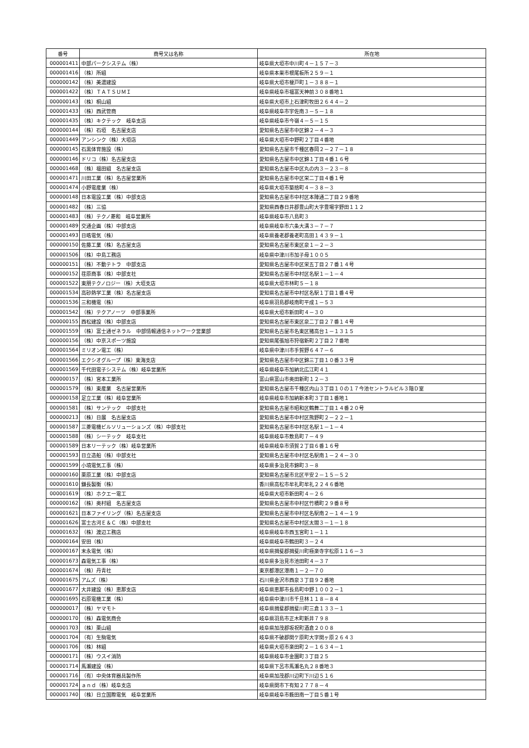| 番号 | 商号又は名称 | 所在地 |
| --- | --- | --- |
| 000001411 | 中部パークシステム（株） | 岐阜県大垣市中川町４－１５７－３ |
| 000001416 | （株）所組 | 岐阜県本巣市根尾板所２５９－１ |
| 000000142 | （株）美濃建設 | 岐阜県大垣市榎戸町１－３８８－１ |
| 000001422 | （株）ＴＡＴＳＵＭＩ | 岐阜県岐阜市福富天神前３０８番地１ |
| 000000143 | （株）桐山組 | 岐阜県大垣市上石津町牧田２６４４－２ |
| 000001433 | （株）西武管商 | 岐阜県岐阜市宇佐南３－５－１８ |
| 000001435 | （株）キクテック 岐阜支店 | 岐阜県岐阜市今嶺４－５－１５ |
| 000000144 | （株）石垣 名古屋支店 | 愛知県名古屋市中区錦２－４－３ |
| 000001449 | アンシンク（株）大垣店 | 岐阜県大垣市中野町２丁目４番地 |
| 000000145 | 石黒体育施設（株） | 愛知県名古屋市千種区春岡２－２７－１８ |
| 000000146 | ドリコ（株）名古屋支店 | 愛知県名古屋市中区錦１丁目４番１６号 |
| 000001468 | （株）福田組 名古屋支店 | 愛知県名古屋市中区丸の内３－２３－８ |
| 000001471 | 川田工業（株）名古屋営業所 | 愛知県名古屋市中区栄二丁目４番１号 |
| 000001474 | 小野電産業（株） | 岐阜県大垣市築捨町４－３８－３ |
| 000000148 | 日本電設工業（株）中部支店 | 愛知県名古屋市中村区本陣通二丁目２９番地 |
| 000001482 | （株）三協 | 愛知県西春日井郡豊山町大字豊場字野田１１２ |
| 000001483 | （株）テクノ菱和 岐阜営業所 | 岐阜県岐阜市八島町３ |
| 000001489 | 交通企画（株）中部支店 | 岐阜県岐阜市六条大溝３－７－７ |
| 000001493 | 日晧電気（株） | 岐阜県養老郡養老町高田１４３９－１ |
| 000000150 | 佐藤工業（株）名古屋支店 | 愛知県名古屋市東区泉１－２－３ |
| 000001506 | （株）中島工務店 | 岐阜県中津川市加子母１００５ |
| 000000151 | （株）不動テトラ 中部支店 | 愛知県名古屋市中区栄五丁目２７番１４号 |
| 000000152 | 荏原商事（株）中部支社 | 愛知県名古屋市中村区名駅１－１－４ |
| 000001522 | 東朋テクノロジー（株）大垣支店 | 岐阜県大垣市林町５－１８ |
| 000001534 | 高砂熱学工業（株）名古屋支店 | 愛知県名古屋市中村区名駅１丁目１番４号 |
| 000001536 | 三和機電（株） | 岐阜県羽島郡岐南町平成１－５３ |
| 000001542 | （株）テクアノーツ 中部事業所 | 岐阜県大垣市新田町４－３０ |
| 000000155 | 西松建設（株）中部支店 | 愛知県名古屋市東区泉二丁目２７番１４号 |
| 000001559 | （株）富士通ゼネラル 中部情報通信ネットワーク営業部 | 愛知県名古屋市名東区猪高台１－１３１５ |
| 000000156 | （株）中京スポーツ施設 | 愛知県尾張旭市狩宿新町２丁目２７番地 |
| 000001564 | ミリオン電工（株） | 岐阜県中津川市手賀野６４７－６ |
| 000001566 | エクシオグループ（株）東海支店 | 愛知県名古屋市中区錦三丁目１０番３３号 |
| 000001569 | 千代田電子システム（株）岐阜営業所 | 岐阜県岐阜市加納北広江町４１ |
| 000000157 | （株）宮本工業所 | 富山県富山市奥田新町１２－３ |
| 000001579 | （株）東産業 名古屋営業所 | 愛知県名古屋市千種区内山３丁目１０の１７今池セントラルビル３階Ｄ室 |
| 000000158 | 足立工業（株）岐阜営業所 | 岐阜県岐阜市加納新本町３丁目１番地１ |
| 000001581 | （株）サンテック 中部支社 | 愛知県名古屋市昭和区鶴舞二丁目１４番２０号 |
| 000000213 | （株）日展 名古屋支店 | 愛知県名古屋市中村区熊野町２－２２－１ |
| 000001587 | 三菱電機ビルソリューションズ（株）中部支社 | 愛知県名古屋市中村区名駅１－１－４ |
| 000001588 | （株）シーテック 岐阜支社 | 岐阜県岐阜市敷島町７－４９ |
| 000001589 | 日本リーテック（株）岐阜営業所 | 岐阜県岐阜市須賀２丁目６番１６号 |
| 000001593 | 日立造船（株）中部支社 | 愛知県名古屋市中村区名駅南１－２４－３０ |
| 000001599 | 小境電気工事（株） | 岐阜県多治見市錦町３－８ |
| 000000160 | 栗原工業（株）中部支店 | 愛知県名古屋市北区平安２－１５－５２ |
| 000001610 | 鎌長製衡（株） | 香川県高松市牟礼町牟礼２２４６番地 |
| 000001619 | （株）ホクエー電工 | 岐阜県大垣市新田町４－２６ |
| 000000162 | （株）奥村組 名古屋支店 | 愛知県名古屋市中村区竹橋町２９番８号 |
| 000001621 | 日本ファイリング（株）名古屋支店 | 愛知県名古屋市中村区名駅南２－１４－１９ |
| 000001626 | 富士古河Ｅ＆Ｃ（株）中部支社 | 愛知県名古屋市中村区太閤３－１－１８ |
| 000001632 | （株）渡辺工務店 | 岐阜県岐阜市西玉宮町１－１１ |
| 000000164 | 安田（株） | 岐阜県岐阜市鶴田町３－２４ |
| 000000167 | 末永電気（株） | 岐阜県揖斐郡揖斐川町極楽寺字松原１１６－３ |
| 000001673 | 森電気工事（株） | 岐阜県多治見市池田町４－３７ |
| 000001674 | （株）丹青社 | 東京都港区港南１－２－７０ |
| 000001675 | アムズ（株） | 石川県金沢市西泉３丁目９２番地 |
| 000001677 | 大井建設（株）恵那支店 | 岐阜県恵那市長島町中野１００２－１ |
| 000001695 | 石原電機工業（株） | 岐阜県中津川市千旦林１１８－８４ |
| 000000017 | （株）ヤマモト | 岐阜県揖斐郡揖斐川町三倉１３３－１ |
| 000000170 | （株）森電気商会 | 岐阜県羽島市正木町新井７９８ |
| 000001703 | （株）栗山組 | 岐阜県加茂郡坂祝町酒倉２００８ |
| 000001704 | （有）生駒電気 | 岐阜県不破郡関ケ原町大字関ヶ原２６４３ |
| 000001706 | （株）林組 | 岐阜県大垣市楽田町２－１６３４－１ |
| 000000171 | （株）ウスイ消防 | 岐阜県岐阜市金園町３丁目２５ |
| 000001714 | 馬瀬建設（株） | 岐阜県下呂市馬瀬名丸２８番地３ |
| 000001716 | （有）中央体育器具製作所 | 岐阜県加茂郡川辺町下川辺５１６ |
| 000001724 | ａｎｄ（株）岐阜支店 | 岐阜県関市下有知２７７８－４ |
| 000001740 | （株）日立国際電気 岐阜営業所 | 岐阜県岐阜市薮田南一丁目５番１号 |